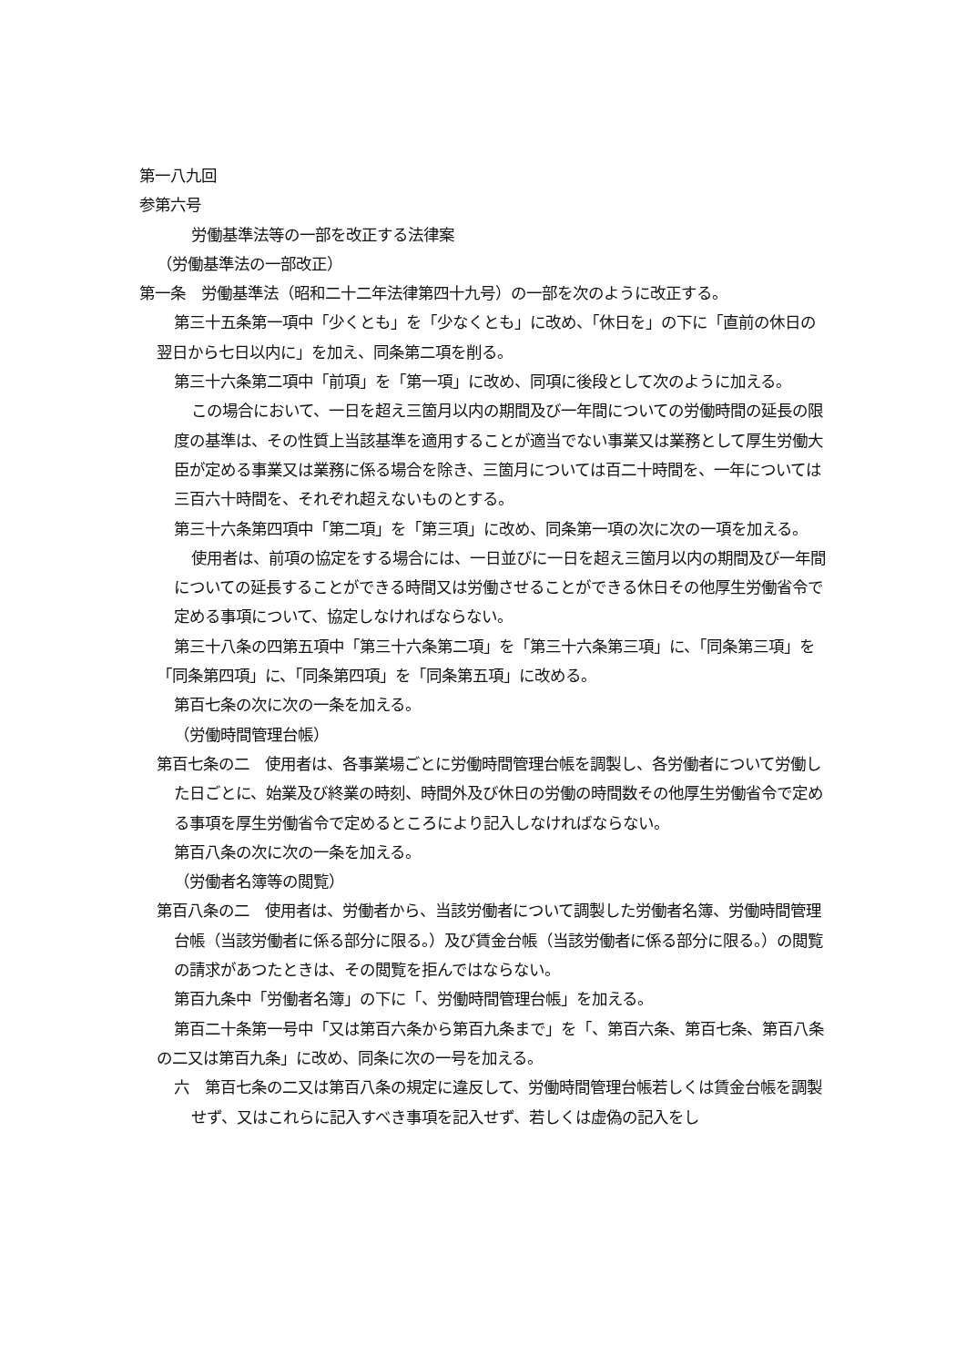第一八九回
参第六号
労働基準法等の一部を改正する法律案
（労働基準法の一部改正）
第一条　労働基準法（昭和二十二年法律第四十九号）の一部を次のように改正する。
第三十五条第一項中「少くとも」を「少なくとも」に改め、「休日を」の下に「直前の休日の翌日から七日以内に」を加え、同条第二項を削る。
第三十六条第二項中「前項」を「第一項」に改め、同項に後段として次のように加える。
この場合において、一日を超え三箇月以内の期間及び一年間についての労働時間の延長の限度の基準は、その性質上当該基準を適用することが適当でない事業又は業務として厚生労働大臣が定める事業又は業務に係る場合を除き、三箇月については百二十時間を、一年については三百六十時間を、それぞれ超えないものとする。
第三十六条第四項中「第二項」を「第三項」に改め、同条第一項の次に次の一項を加える。
使用者は、前項の協定をする場合には、一日並びに一日を超え三箇月以内の期間及び一年間についての延長することができる時間又は労働させることができる休日その他厚生労働省令で定める事項について、協定しなければならない。
第三十八条の四第五項中「第三十六条第二項」を「第三十六条第三項」に、「同条第三項」を「同条第四項」に、「同条第四項」を「同条第五項」に改める。
第百七条の次に次の一条を加える。
（労働時間管理台帳）
第百七条の二　使用者は、各事業場ごとに労働時間管理台帳を調製し、各労働者について労働した日ごとに、始業及び終業の時刻、時間外及び休日の労働の時間数その他厚生労働省令で定める事項を厚生労働省令で定めるところにより記入しなければならない。
第百八条の次に次の一条を加える。
（労働者名簿等の閲覧）
第百八条の二　使用者は、労働者から、当該労働者について調製した労働者名簿、労働時間管理台帳（当該労働者に係る部分に限る。）及び賃金台帳（当該労働者に係る部分に限る。）の閲覧の請求があつたときは、その閲覧を拒んではならない。
第百九条中「労働者名簿」の下に「、労働時間管理台帳」を加える。
第百二十条第一号中「又は第百六条から第百九条まで」を「、第百六条、第百七条、第百八条の二又は第百九条」に改め、同条に次の一号を加える。
六　第百七条の二又は第百八条の規定に違反して、労働時間管理台帳若しくは賃金台帳を調製せず、又はこれらに記入すべき事項を記入せず、若しくは虚偽の記入をし